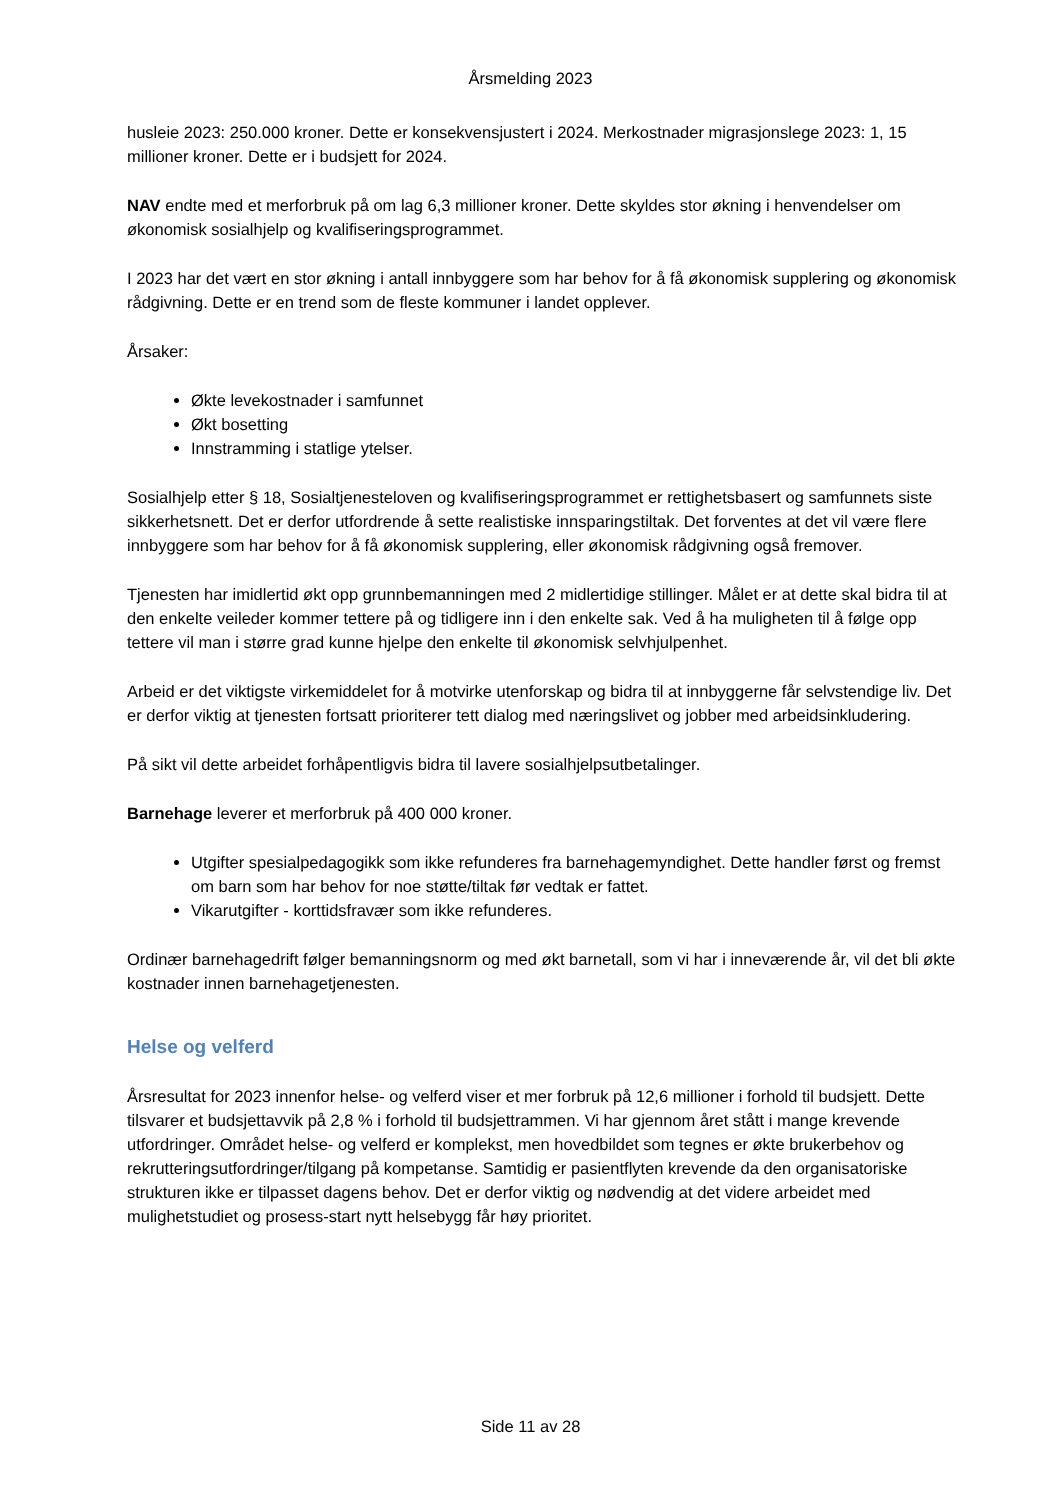Årsmelding 2023
husleie 2023: 250.000 kroner. Dette er konsekvensjustert i 2024. Merkostnader migrasjonslege 2023: 1, 15 millioner kroner. Dette er i budsjett for 2024.
NAV endte med et merforbruk på om lag 6,3 millioner kroner. Dette skyldes stor økning i henvendelser om økonomisk sosialhjelp og kvalifiseringsprogrammet.
I 2023 har det vært en stor økning i antall innbyggere som har behov for å få økonomisk supplering og økonomisk rådgivning. Dette er en trend som de fleste kommuner i landet opplever.
Årsaker:
Økte levekostnader i samfunnet
Økt bosetting
Innstramming i statlige ytelser.
Sosialhjelp etter § 18, Sosialtjenesteloven og kvalifiseringsprogrammet er rettighetsbasert og samfunnets siste sikkerhetsnett. Det er derfor utfordrende å sette realistiske innsparingstiltak. Det forventes at det vil være flere innbyggere som har behov for å få økonomisk supplering, eller økonomisk rådgivning også fremover.
Tjenesten har imidlertid økt opp grunnbemanningen med 2 midlertidige stillinger. Målet er at dette skal bidra til at den enkelte veileder kommer tettere på og tidligere inn i den enkelte sak. Ved å ha muligheten til å følge opp tettere vil man i større grad kunne hjelpe den enkelte til økonomisk selvhjulpenhet.
Arbeid er det viktigste virkemiddelet for å motvirke utenforskap og bidra til at innbyggerne får selvstendige liv. Det er derfor viktig at tjenesten fortsatt prioriterer tett dialog med næringslivet og jobber med arbeidsinkludering.
På sikt vil dette arbeidet forhåpentligvis bidra til lavere sosialhjelpsutbetalinger.
Barnehage leverer et merforbruk på 400 000 kroner.
Utgifter spesialpedagogikk som ikke refunderes fra barnehagemyndighet. Dette handler først og fremst om barn som har behov for noe støtte/tiltak før vedtak er fattet.
Vikarutgifter - korttidsfravær som ikke refunderes.
Ordinær barnehagedrift følger bemanningsnorm og med økt barnetall, som vi har i inneværende år, vil det bli økte kostnader innen barnehagetjenesten.
Helse og velferd
Årsresultat for 2023 innenfor helse- og velferd viser et mer forbruk på 12,6 millioner i forhold til budsjett. Dette tilsvarer et budsjettavvik på 2,8 % i forhold til budsjettrammen. Vi har gjennom året stått i mange krevende utfordringer. Området helse- og velferd er komplekst, men hovedbildet som tegnes er økte brukerbehov og rekrutteringsutfordringer/tilgang på kompetanse. Samtidig er pasientflyten krevende da den organisatoriske strukturen ikke er tilpasset dagens behov. Det er derfor viktig og nødvendig at det videre arbeidet med mulighetstudiet og prosess-start nytt helsebygg får høy prioritet.
Side 11 av 28